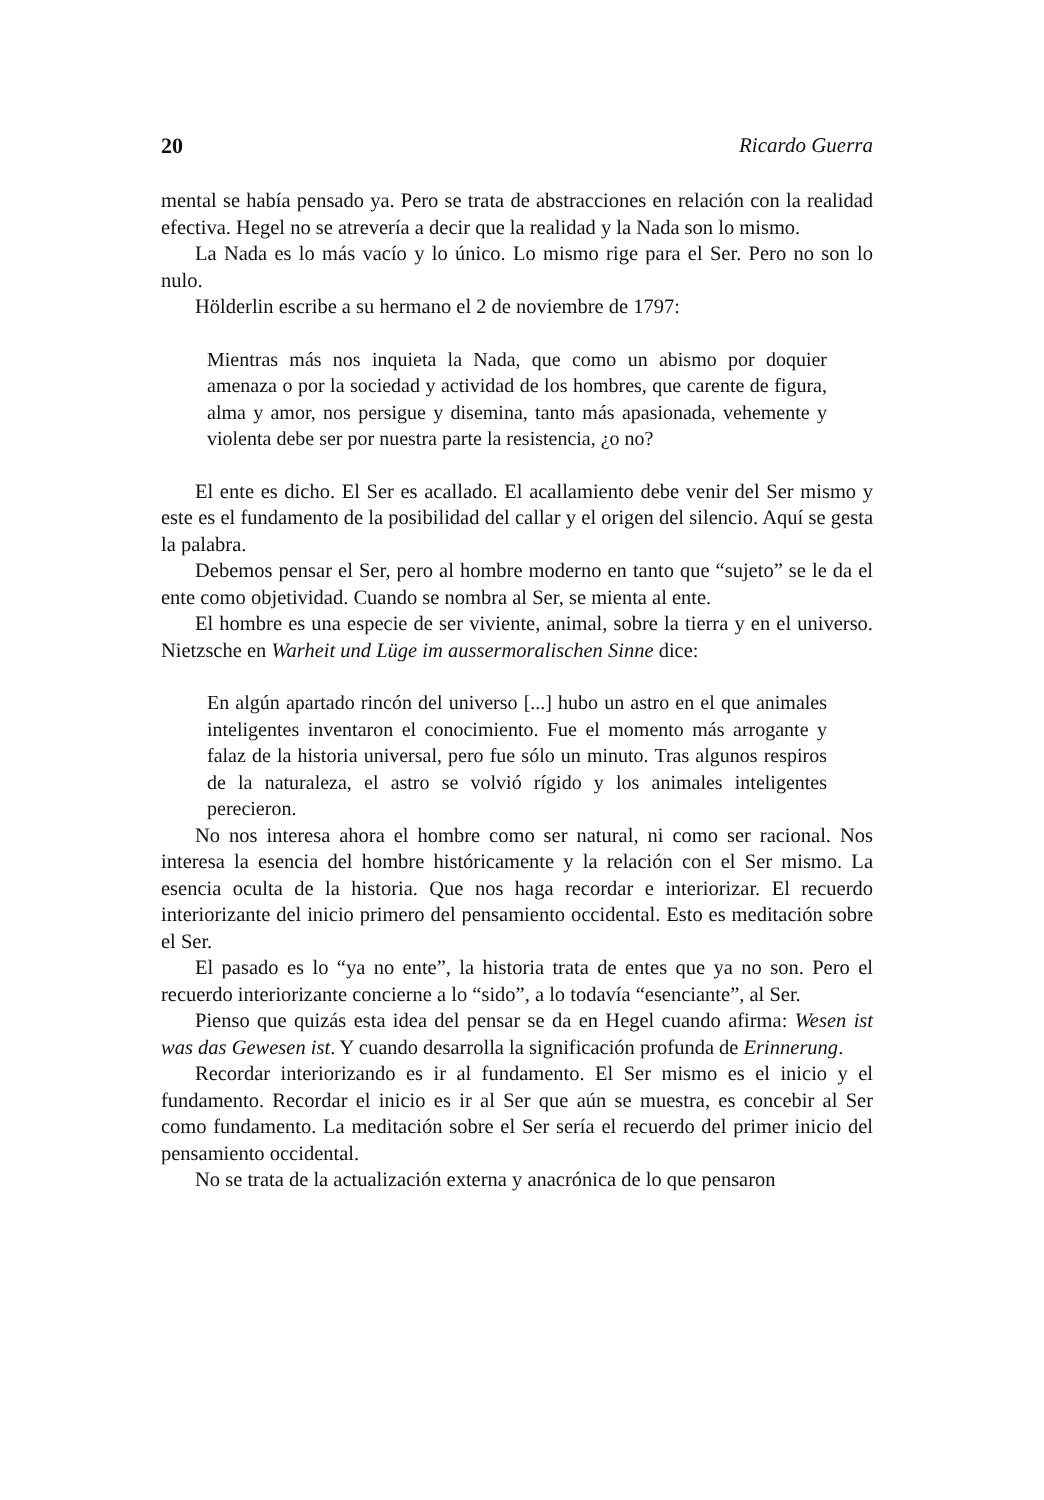20 Ricardo Guerra
mental se había pensado ya. Pero se trata de abstracciones en relación con la realidad efectiva. Hegel no se atrevería a decir que la realidad y la Nada son lo mismo.
La Nada es lo más vacío y lo único. Lo mismo rige para el Ser. Pero no son lo nulo.
Hölderlin escribe a su hermano el 2 de noviembre de 1797:
Mientras más nos inquieta la Nada, que como un abismo por doquier amenaza o por la sociedad y actividad de los hombres, que carente de figura, alma y amor, nos persigue y disemina, tanto más apasionada, vehemente y violenta debe ser por nuestra parte la resistencia, ¿o no?
El ente es dicho. El Ser es acallado. El acallamiento debe venir del Ser mismo y este es el fundamento de la posibilidad del callar y el origen del silencio. Aquí se gesta la palabra.
Debemos pensar el Ser, pero al hombre moderno en tanto que “sujeto” se le da el ente como objetividad. Cuando se nombra al Ser, se mienta al ente.
El hombre es una especie de ser viviente, animal, sobre la tierra y en el universo. Nietzsche en Warheit und Lüge im aussermoralischen Sinne dice:
En algún apartado rincón del universo [...] hubo un astro en el que animales inteligentes inventaron el conocimiento. Fue el momento más arrogante y falaz de la historia universal, pero fue sólo un minuto. Tras algunos respiros de la naturaleza, el astro se volvió rígido y los animales inteligentes perecieron.
No nos interesa ahora el hombre como ser natural, ni como ser racional. Nos interesa la esencia del hombre históricamente y la relación con el Ser mismo. La esencia oculta de la historia. Que nos haga recordar e interiorizar. El recuerdo interiorizante del inicio primero del pensamiento occidental. Esto es meditación sobre el Ser.
El pasado es lo “ya no ente”, la historia trata de entes que ya no son. Pero el recuerdo interiorizante concierne a lo “sido”, a lo todavía “esenciante”, al Ser.
Pienso que quizás esta idea del pensar se da en Hegel cuando afirma: Wesen ist was das Gewesen ist. Y cuando desarrolla la significación profunda de Erinnerung.
Recordar interiorizando es ir al fundamento. El Ser mismo es el inicio y el fundamento. Recordar el inicio es ir al Ser que aún se muestra, es concebir al Ser como fundamento. La meditación sobre el Ser sería el recuerdo del primer inicio del pensamiento occidental.
No se trata de la actualización externa y anacrónica de lo que pensaron